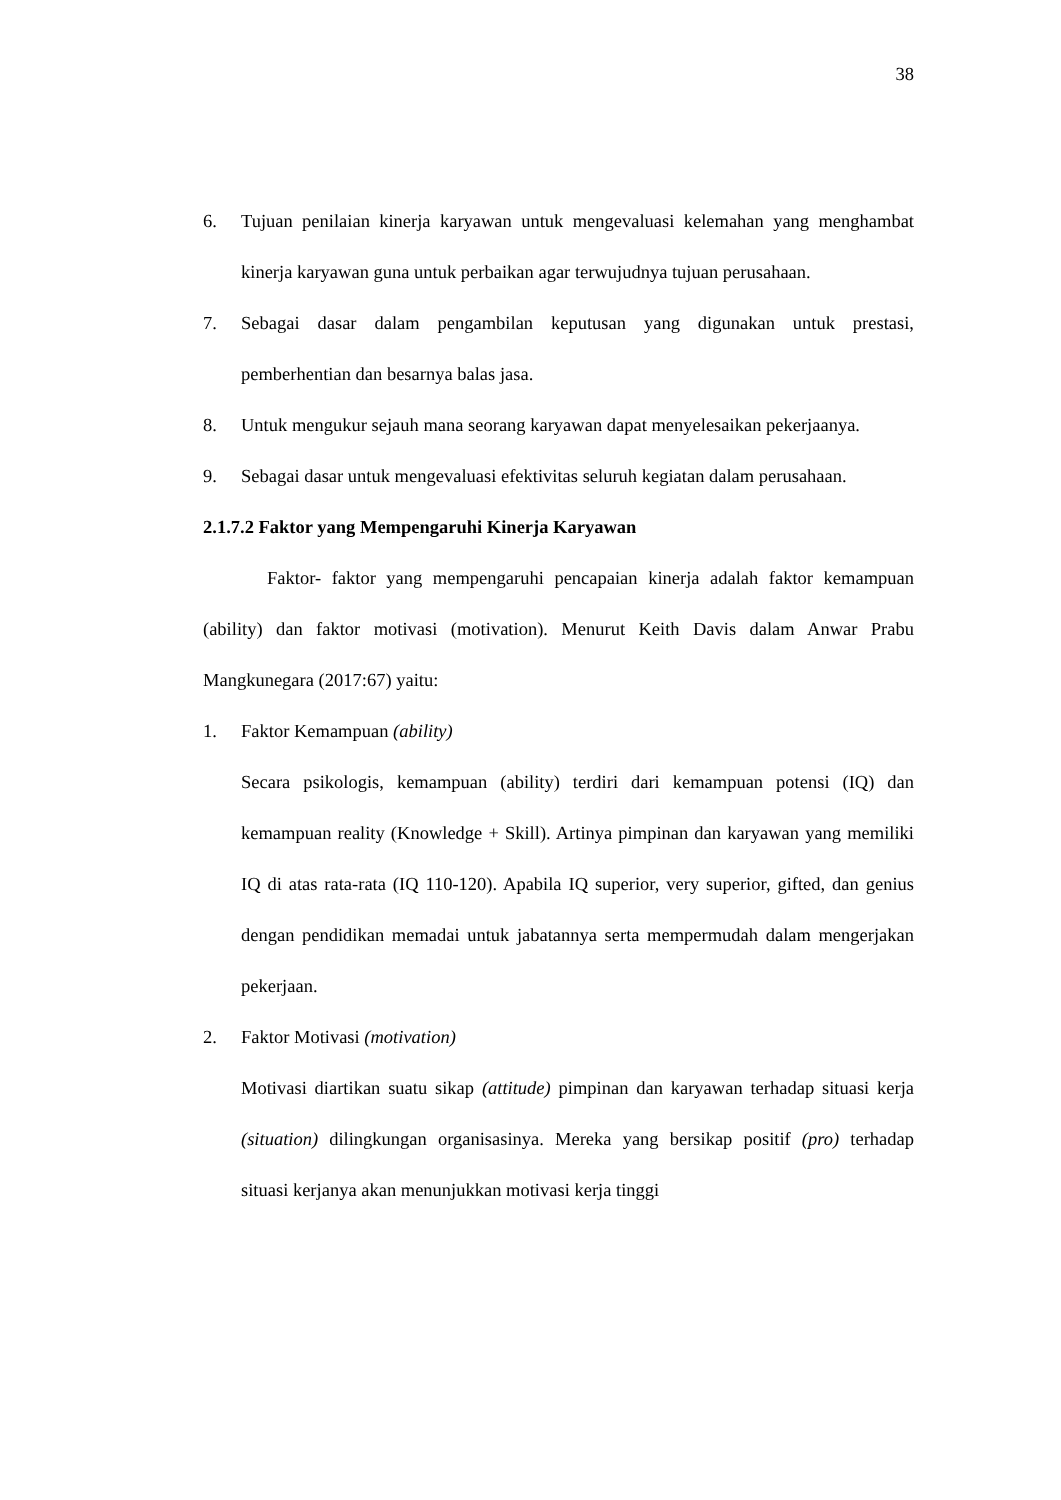38
6. Tujuan penilaian kinerja karyawan untuk mengevaluasi kelemahan yang menghambat kinerja karyawan guna untuk perbaikan agar terwujudnya tujuan perusahaan.
7. Sebagai dasar dalam pengambilan keputusan yang digunakan untuk prestasi, pemberhentian dan besarnya balas jasa.
8. Untuk mengukur sejauh mana seorang karyawan dapat menyelesaikan pekerjaanya.
9. Sebagai dasar untuk mengevaluasi efektivitas seluruh kegiatan dalam perusahaan.
2.1.7.2 Faktor yang Mempengaruhi Kinerja Karyawan
Faktor- faktor yang mempengaruhi pencapaian kinerja adalah faktor kemampuan (ability) dan faktor motivasi (motivation). Menurut Keith Davis dalam Anwar Prabu Mangkunegara (2017:67) yaitu:
1. Faktor Kemampuan (ability)
Secara psikologis, kemampuan (ability) terdiri dari kemampuan potensi (IQ) dan kemampuan reality (Knowledge + Skill). Artinya pimpinan dan karyawan yang memiliki IQ di atas rata-rata (IQ 110-120). Apabila IQ superior, very superior, gifted, dan genius dengan pendidikan memadai untuk jabatannya serta mempermudah dalam mengerjakan pekerjaan.
2. Faktor Motivasi (motivation)
Motivasi diartikan suatu sikap (attitude) pimpinan dan karyawan terhadap situasi kerja (situation) dilingkungan organisasinya. Mereka yang bersikap positif (pro) terhadap situasi kerjanya akan menunjukkan motivasi kerja tinggi